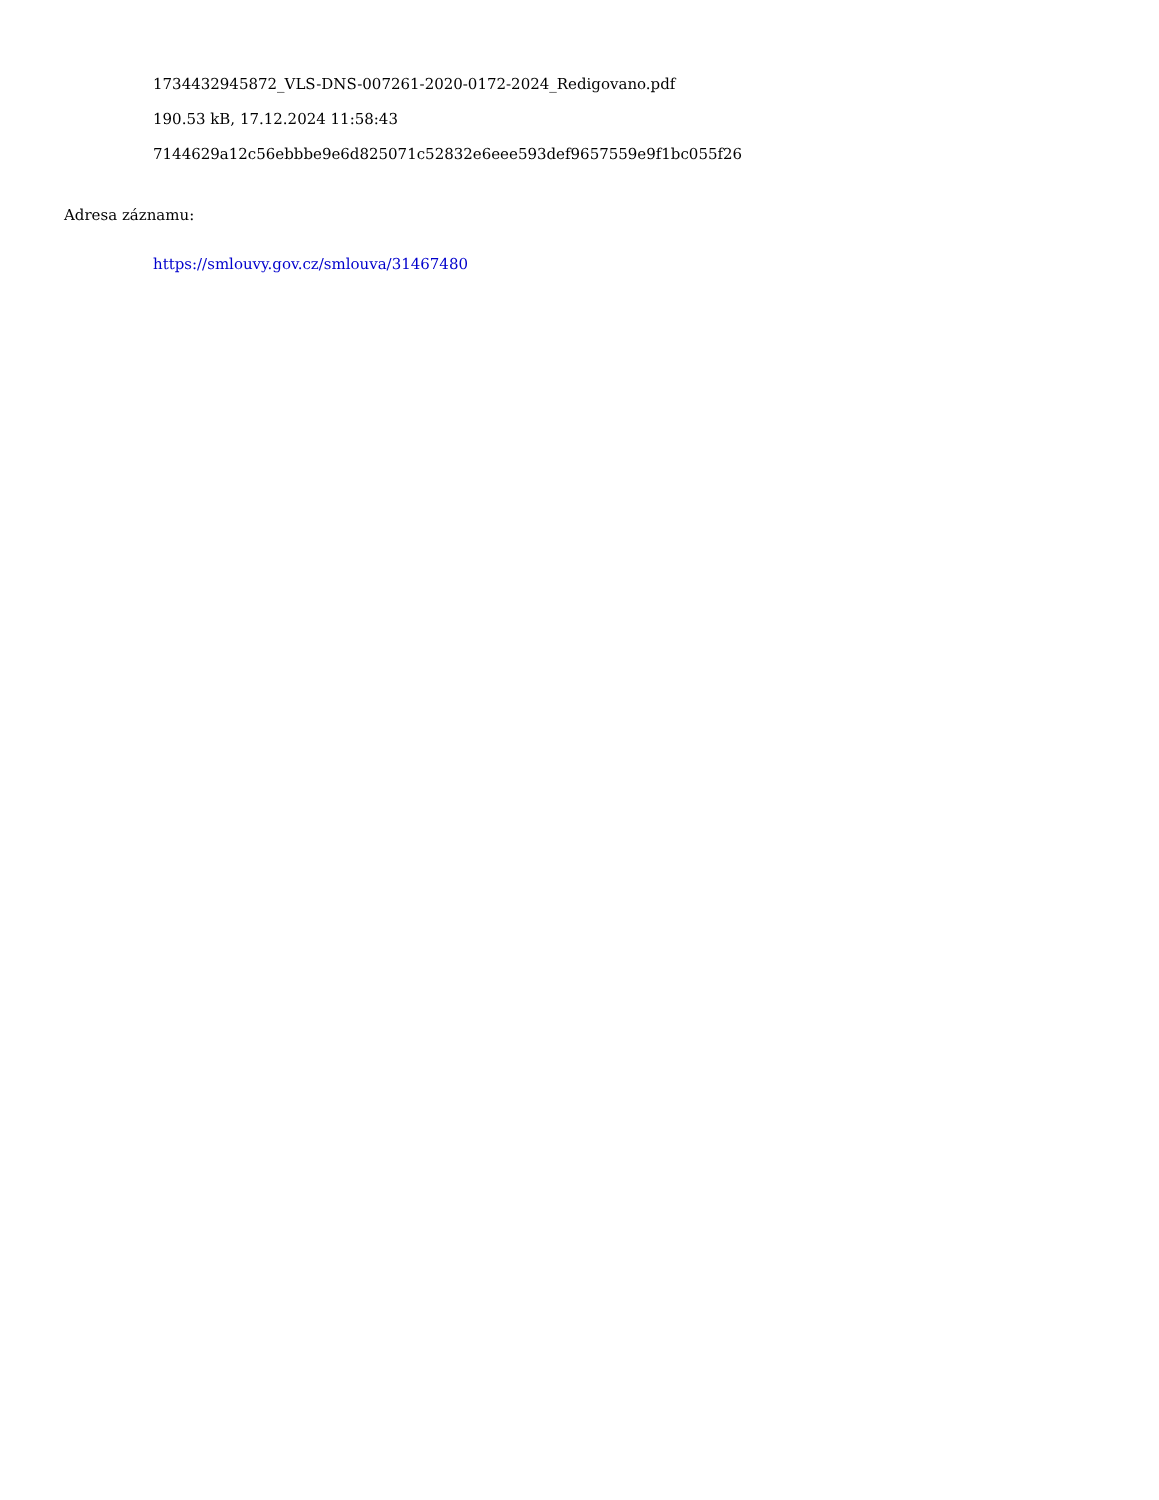1734432945872_VLS-DNS-007261-2020-0172-2024_Redigovano.pdf
190.53 kB, 17.12.2024 11:58:43
7144629a12c56ebbbe9e6d825071c52832e6eee593def9657559e9f1bc055f26
Adresa záznamu:
https://smlouvy.gov.cz/smlouva/31467480